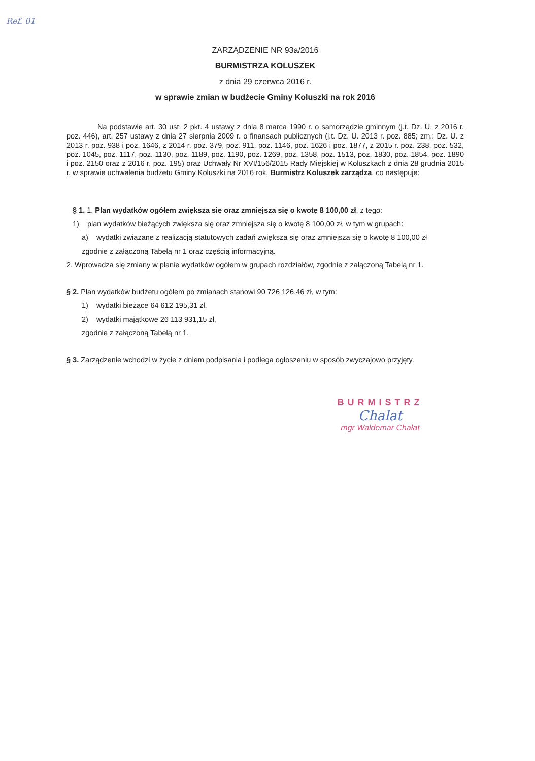Ref. 01
ZARZĄDZENIE NR 93a/2016
BURMISTRZA KOLUSZEK
z dnia 29 czerwca 2016 r.
w sprawie zmian w budżecie Gminy Koluszki na rok 2016
Na podstawie art. 30 ust. 2 pkt. 4 ustawy z dnia 8 marca 1990 r. o samorządzie gminnym (j.t. Dz. U. z 2016 r. poz. 446), art. 257 ustawy z dnia 27 sierpnia 2009 r. o finansach publicznych (j.t. Dz. U. 2013 r. poz. 885; zm.: Dz. U. z 2013 r. poz. 938 i poz. 1646, z 2014 r. poz. 379, poz. 911, poz. 1146, poz. 1626 i poz. 1877, z 2015 r. poz. 238, poz. 532, poz. 1045, poz. 1117, poz. 1130, poz. 1189, poz. 1190, poz. 1269, poz. 1358, poz. 1513, poz. 1830, poz. 1854, poz. 1890 i poz. 2150 oraz z 2016 r. poz. 195) oraz Uchwały Nr XVI/156/2015 Rady Miejskiej w Koluszkach z dnia 28 grudnia 2015 r. w sprawie uchwalenia budżetu Gminy Koluszki na 2016 rok, Burmistrz Koluszek zarządza, co następuje:
§ 1. 1. Plan wydatków ogółem zwiększa się oraz zmniejsza się o kwotę 8 100,00 zł, z tego:
1) plan wydatków bieżących zwiększa się oraz zmniejsza się o kwotę 8 100,00 zł, w tym w grupach:
a) wydatki związane z realizacją statutowych zadań zwiększa się oraz zmniejsza się o kwotę 8 100,00 zł
zgodnie z załączoną Tabelą nr 1 oraz częścią informacyjną.
2. Wprowadza się zmiany w planie wydatków ogółem w grupach rozdziałów, zgodnie z załączoną Tabelą nr 1.
§ 2. Plan wydatków budżetu ogółem po zmianach stanowi 90 726 126,46 zł, w tym:
1) wydatki bieżące 64 612 195,31 zł,
2) wydatki majątkowe 26 113 931,15 zł,
zgodnie z załączoną Tabelą nr 1.
§ 3. Zarządzenie wchodzi w życie z dniem podpisania i podlega ogłoszeniu w sposób zwyczajowo przyjęty.
BURMISTRZ
Chalat
mgr Waldemar Chałat